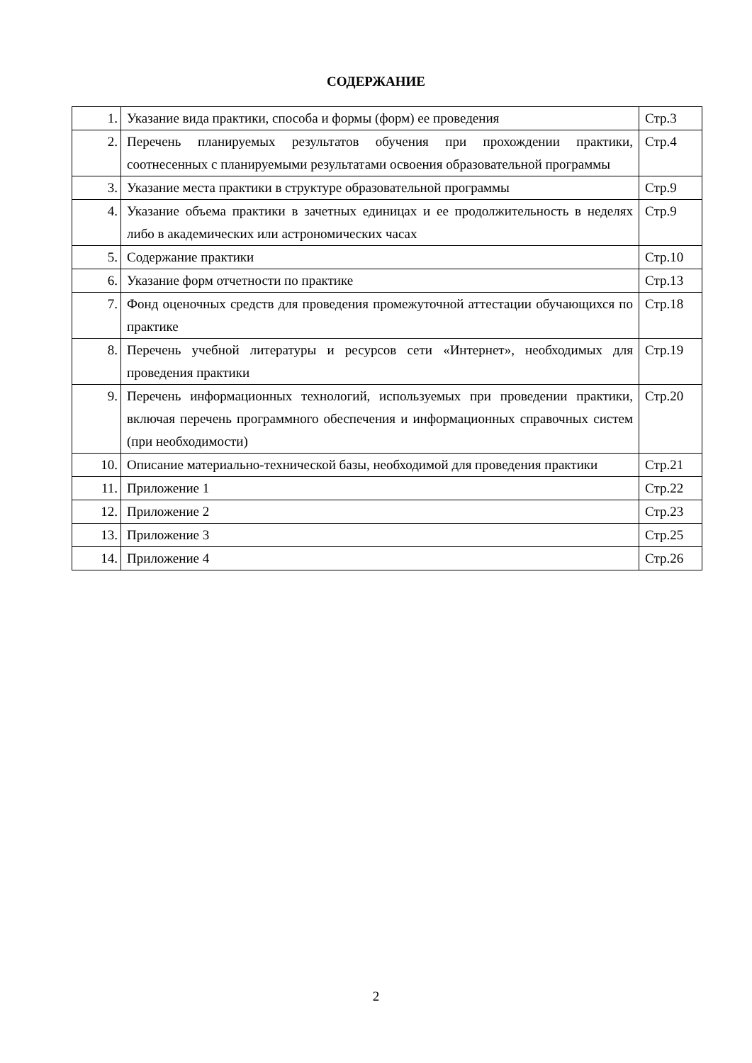СОДЕРЖАНИЕ
| 1. | Указание вида практики, способа и формы (форм) ее проведения | Стр.3 |
| 2. | Перечень планируемых результатов обучения при прохождении практики, соотнесенных с планируемыми результатами освоения образовательной программы | Стр.4 |
| 3. | Указание места практики в структуре образовательной программы | Стр.9 |
| 4. | Указание объема практики в зачетных единицах и ее продолжительность в неделях либо в академических или астрономических часах | Стр.9 |
| 5. | Содержание практики | Стр.10 |
| 6. | Указание форм отчетности по практике | Стр.13 |
| 7. | Фонд оценочных средств для проведения промежуточной аттестации обучающихся по практике | Стр.18 |
| 8. | Перечень учебной литературы и ресурсов сети «Интернет», необходимых для проведения практики | Стр.19 |
| 9. | Перечень информационных технологий, используемых при проведении практики, включая перечень программного обеспечения и информационных справочных систем (при необходимости) | Стр.20 |
| 10. | Описание материально-технической базы, необходимой для проведения практики | Стр.21 |
| 11. | Приложение 1 | Стр.22 |
| 12. | Приложение 2 | Стр.23 |
| 13. | Приложение 3 | Стр.25 |
| 14. | Приложение 4 | Стр.26 |
2